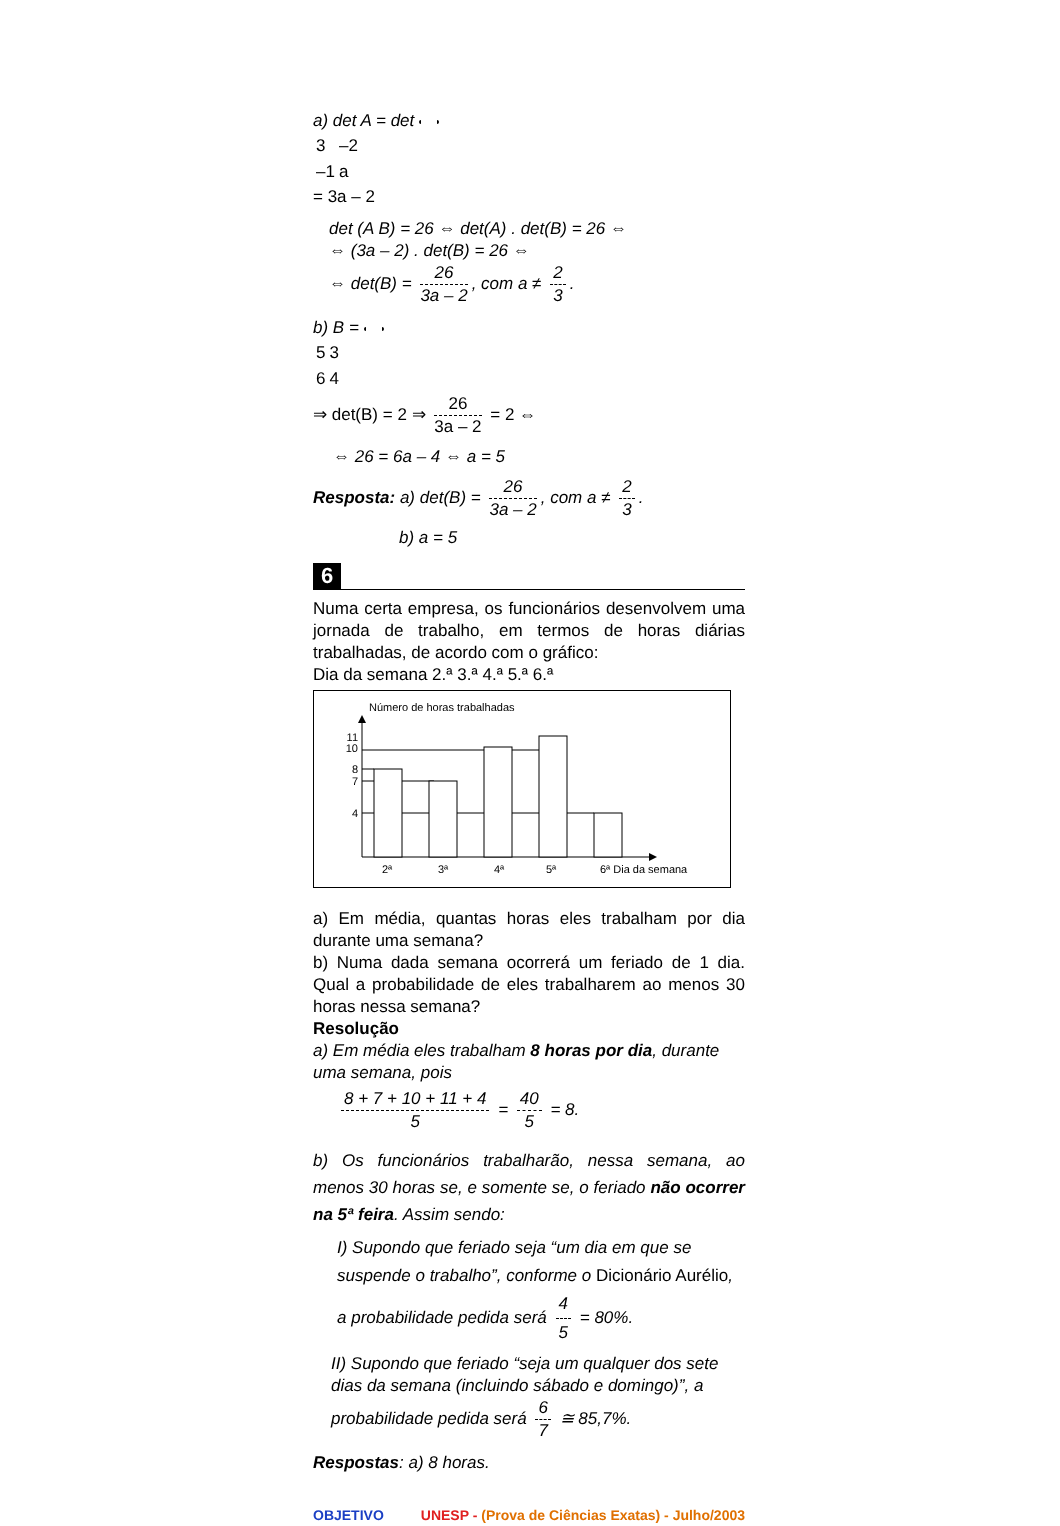a) det A = det
| 3 | –2 |
| –1 | a |
= 3a – 2
det (A B) = 26 ⇔ det(A) . det(B) = 26 ⇔
⇔ (3a – 2) . det(B) = 26 ⇔
⇔ det(B) = 26 3a – 2, com a ≠ 2 3.
b) B =
| 5 | 3 |
| 6 | 4 |
⇒ det(B) = 2 ⇒ 26 3a – 2 = 2 ⇔
⇔ 26 = 6a – 4 ⇔ a = 5
Resposta: a) det(B) = 26 3a – 2, com a ≠ 2 3.
b) a = 5
6
Numa certa empresa, os funcionários desenvolvem uma jornada de trabalho, em termos de horas diárias trabalhadas, de acordo com o gráfico:
Dia da semana 2.ª 3.ª 4.ª 5.ª 6.ª
Número de horas trabalhadas
11
10
8
7
4
2ª
3ª
4ª
5ª
6ª Dia da semana
a) Em média, quantas horas eles trabalham por dia durante uma semana?
b) Numa dada semana ocorrerá um feriado de 1 dia. Qual a probabilidade de eles trabalharem ao menos 30 horas nessa semana?
Resolução
a) Em média eles trabalham 8 horas por dia, durante uma semana, pois
8 + 7 + 10 + 11 + 4 5 = 40 5 = 8.
b) Os funcionários trabalharão, nessa semana, ao menos 30 horas se, e somente se, o feriado não ocorrer na 5ª feira. Assim sendo:
I) Supondo que feriado seja “um dia em que se suspende o trabalho”, conforme o Dicionário Aurélio, a probabilidade pedida será 4 5 = 80%.
II) Supondo que feriado “seja um qualquer dos sete dias da semana (incluindo sábado e domingo)”, a probabilidade pedida será 6 7 ≅ 85,7%.
Respostas: a) 8 horas.
OBJETIVO UNESP - (Prova de Ciências Exatas) - Julho/2003